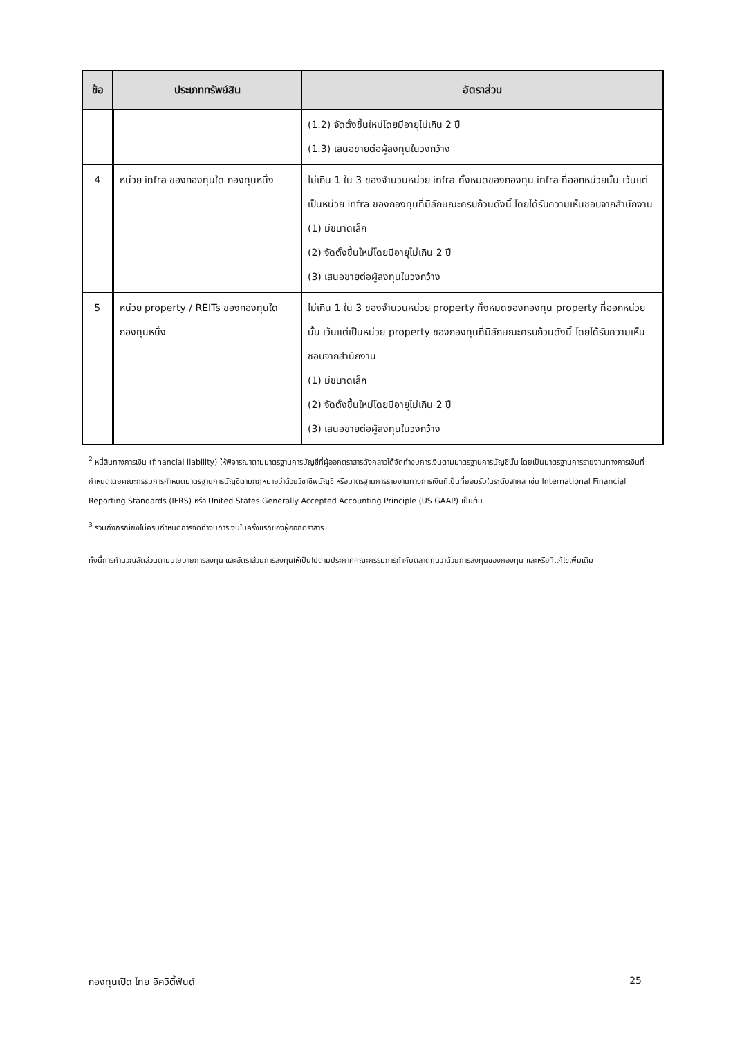| ข้อ | ประเภททรัพย์สิน | อัตราส่วน |
| --- | --- | --- |
| | | (1.2) จัดตั้งขึ้นใหม่โดยมีอายุไม่เกิน 2 ปี (1.3) เสนอขายต่อผู้ลงทุนในวงกว้าง |
| 4 | หน่วย infra ของกองทุนใด กองทุนหนึ่ง | ไม่เกิน 1 ใน 3 ของจำนวนหน่วย infra ทั้งหมดของกองทุน infra ที่ออกหน่วยนั้น เว้นแต่เป็นหน่วย infra ของกองทุนที่มีลักษณะครบถ้วนดังนี้ โดยได้รับความเห็นชอบจากสำนักงาน (1) มีขนาดเล็ก (2) จัดตั้งขึ้นใหม่โดยมีอายุไม่เกิน 2 ปี (3) เสนอขายต่อผู้ลงทุนในวงกว้าง |
| 5 | หน่วย property / REITs ของกองทุนใด กองทุนหนึ่ง | ไม่เกิน 1 ใน 3 ของจำนวนหน่วย property ทั้งหมดของกองทุน property ที่ออกหน่วยนั้น เว้นแต่เป็นหน่วย property ของกองทุนที่มีลักษณะครบถ้วนดังนี้ โดยได้รับความเห็นชอบจากสำนักงาน (1) มีขนาดเล็ก (2) จัดตั้งขึ้นใหม่โดยมีอายุไม่เกิน 2 ปี (3) เสนอขายต่อผู้ลงทุนในวงกว้าง |
<sup>2</sup> หนี้สินทางการเงิน (financial liability) ให้พิจารณาตามมาตรฐานการบัญชีที่ผู้ออกตราสารดังกล่าวได้จัดทำงบการเงินตามมาตรฐานการบัญชีนั้น โดยเป็นมาตรฐานการรายงานทางการเงินที่กำหนดโดยคณะกรรมการกำหนดมาตรฐานการบัญชีตามกฎหมายว่าด้วยวิชาชีพบัญชี หรือมาตรฐานการรายงานทางการเงินที่เป็นที่ยอมรับในระดับสากล เช่น International Financial Reporting Standards (IFRS) หรือ United States Generally Accepted Accounting Principle (US GAAP) เป็นต้น
<sup>3</sup> รวมถึงกรณียังไม่ครบกำหนดการจัดทำงบการเงินในครั้งแรกของผู้ออกตราสาร
ทั้งนี้การคำนวณสัดส่วนตามนโยบายการลงทุน และอัตราส่วนการลงทุนให้เป็นไปตามประกาศคณะกรรมการกำกับตลาดทุนว่าด้วยการลงทุนของกองทุน และหรือที่แก้ไขเพิ่มเติม
กองทุนเปิด ไทย อิควิตี้ฟันด์ 25